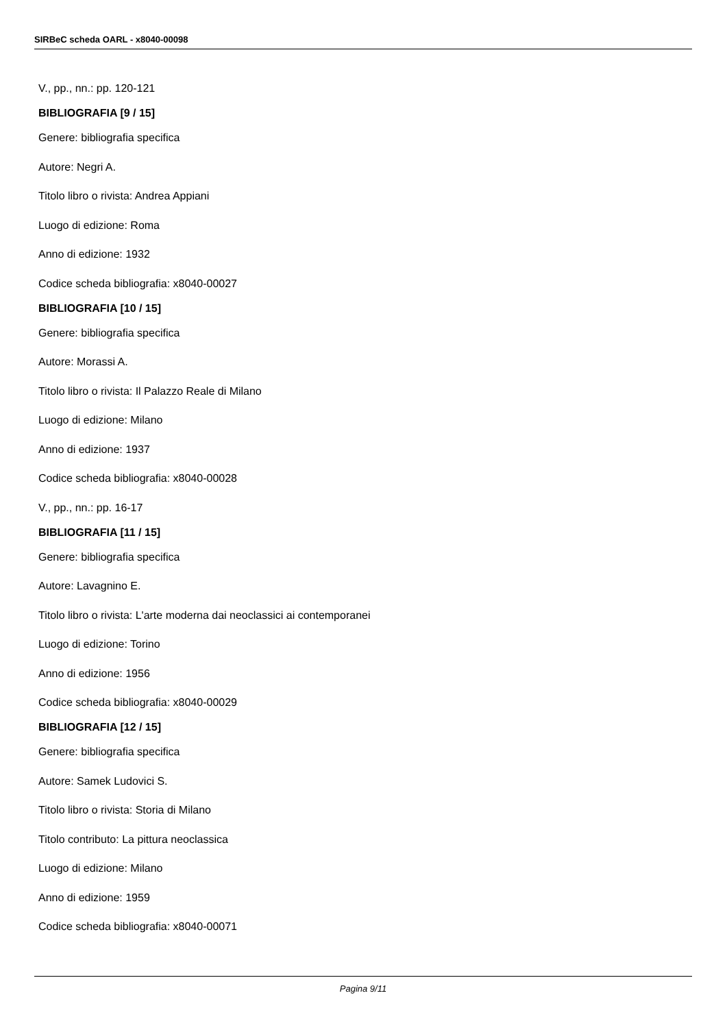SIRBeC scheda OARL - x8040-00098
V., pp., nn.: pp. 120-121
BIBLIOGRAFIA [9 / 15]
Genere: bibliografia specifica
Autore: Negri A.
Titolo libro o rivista: Andrea Appiani
Luogo di edizione: Roma
Anno di edizione: 1932
Codice scheda bibliografia: x8040-00027
BIBLIOGRAFIA [10 / 15]
Genere: bibliografia specifica
Autore: Morassi A.
Titolo libro o rivista: Il Palazzo Reale di Milano
Luogo di edizione: Milano
Anno di edizione: 1937
Codice scheda bibliografia: x8040-00028
V., pp., nn.: pp. 16-17
BIBLIOGRAFIA [11 / 15]
Genere: bibliografia specifica
Autore: Lavagnino E.
Titolo libro o rivista: L'arte moderna dai neoclassici ai contemporanei
Luogo di edizione: Torino
Anno di edizione: 1956
Codice scheda bibliografia: x8040-00029
BIBLIOGRAFIA [12 / 15]
Genere: bibliografia specifica
Autore: Samek Ludovici S.
Titolo libro o rivista: Storia di Milano
Titolo contributo: La pittura neoclassica
Luogo di edizione: Milano
Anno di edizione: 1959
Codice scheda bibliografia: x8040-00071
Pagina 9/11